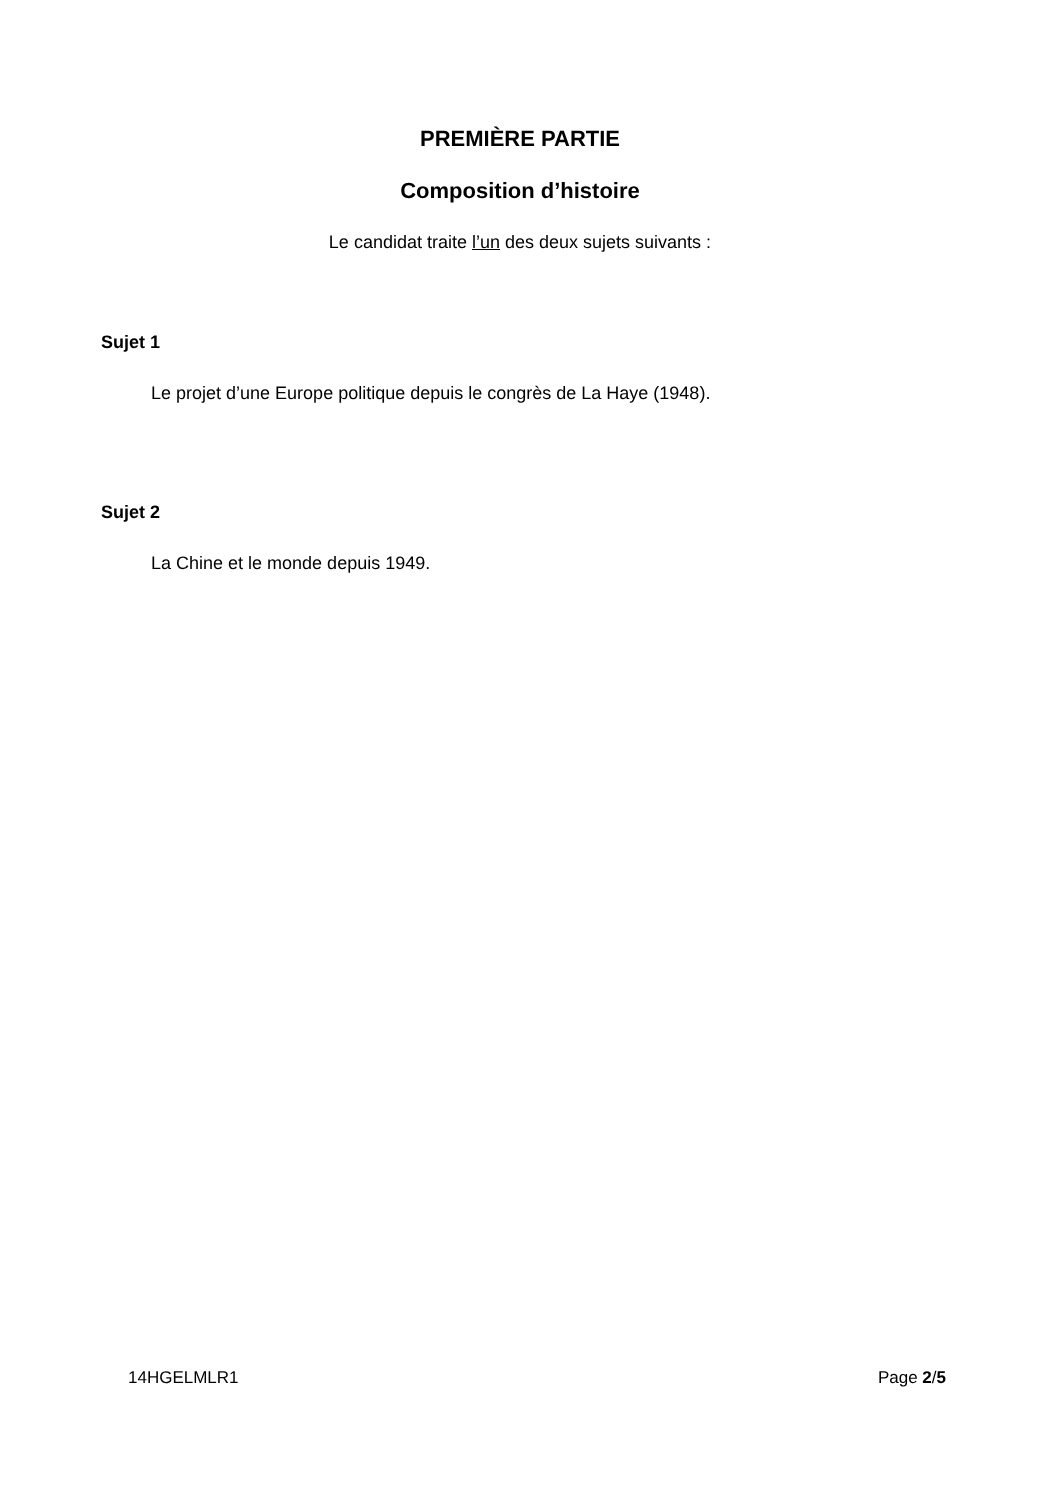PREMIÈRE PARTIE
Composition d’histoire
Le candidat traite l’un des deux sujets suivants :
Sujet 1
Le projet d’une Europe politique depuis le congrès de La Haye (1948).
Sujet 2
La Chine et le monde depuis 1949.
14HGELMLR1 Page 2/5